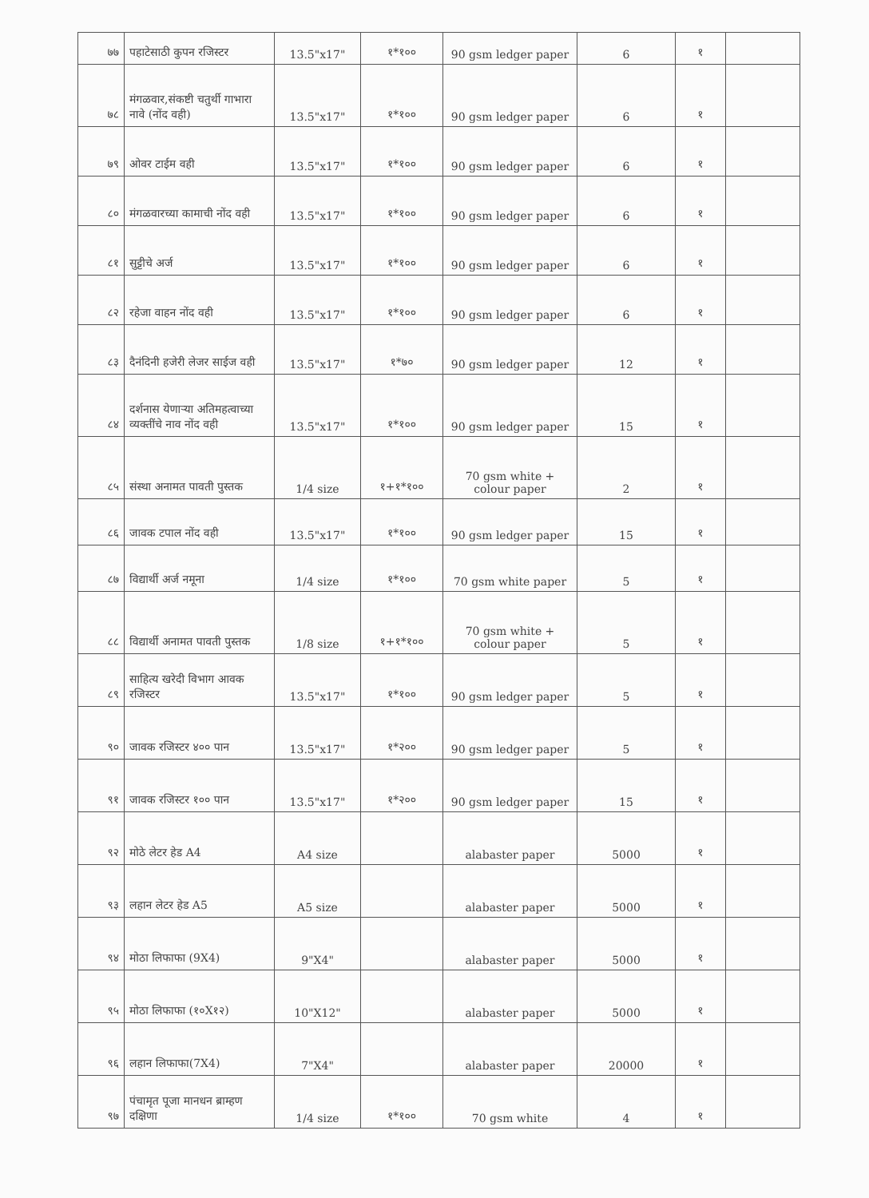| ७७ | पहाटेसाठी कुपन रजिस्टर | 13.5"x17" | १*१०० | 90 gsm ledger paper | 6 | १ | |
| ७८ | मंगळवार,संकष्टी चतुर्थी गाभारा नावे (नोंद वही) | 13.5"x17" | १*१०० | 90 gsm ledger paper | 6 | १ | |
| ७९ | ओवर टाईम वही | 13.5"x17" | १*१०० | 90 gsm ledger paper | 6 | १ | |
| ८० | मंगळवारच्या कामाची नोंद वही | 13.5"x17" | १*१०० | 90 gsm ledger paper | 6 | १ | |
| ८१ | सुट्टीचे अर्ज | 13.5"x17" | १*१०० | 90 gsm ledger paper | 6 | १ | |
| ८२ | रहेजा वाहन नोंद वही | 13.5"x17" | १*१०० | 90 gsm ledger paper | 6 | १ | |
| ८३ | दैनंदिनी हजेरी लेजर साईज वही | 13.5"x17" | १*७० | 90 gsm ledger paper | 12 | १ | |
| ८४ | दर्शनास येणाऱ्या अतिमहत्वाच्या व्यक्तींचे नाव नोंद वही | 13.5"x17" | १*१०० | 90 gsm ledger paper | 15 | १ | |
| ८५ | संस्था अनामत पावती पुस्तक | 1/4 size | १+१*१०० | 70 gsm white + colour paper | 2 | १ | |
| ८६ | जावक टपाल नोंद वही | 13.5"x17" | १*१०० | 90 gsm ledger paper | 15 | १ | |
| ८७ | विद्यार्थी अर्ज नमूना | 1/4 size | १*१०० | 70 gsm white paper | 5 | १ | |
| ८८ | विद्यार्थी अनामत पावती पुस्तक | 1/8 size | १+१*१०० | 70 gsm white + colour paper | 5 | १ | |
| ८९ | साहित्य खरेदी विभाग आवक रजिस्टर | 13.5"x17" | १*१०० | 90 gsm ledger paper | 5 | १ | |
| ९० | जावक रजिस्टर ४०० पान | 13.5"x17" | १*२०० | 90 gsm ledger paper | 5 | १ | |
| ९१ | जावक रजिस्टर १०० पान | 13.5"x17" | १*२०० | 90 gsm ledger paper | 15 | १ | |
| ९२ | मोठे लेटर हेड A4 | A4 size | | alabaster paper | 5000 | १ | |
| ९३ | लहान लेटर हेड A5 | A5 size | | alabaster paper | 5000 | १ | |
| ९४ | मोठा लिफाफा (9X4) | 9"X4" | | alabaster paper | 5000 | १ | |
| ९५ | मोठा लिफाफा (१०X१२) | 10"X12" | | alabaster paper | 5000 | १ | |
| ९६ | लहान लिफाफा(7X4) | 7"X4" | | alabaster paper | 20000 | १ | |
| ९७ | पंचामृत पूजा मानधन ब्राम्हण दक्षिणा | 1/4 size | १*१०० | 70 gsm white | 4 | १ | |